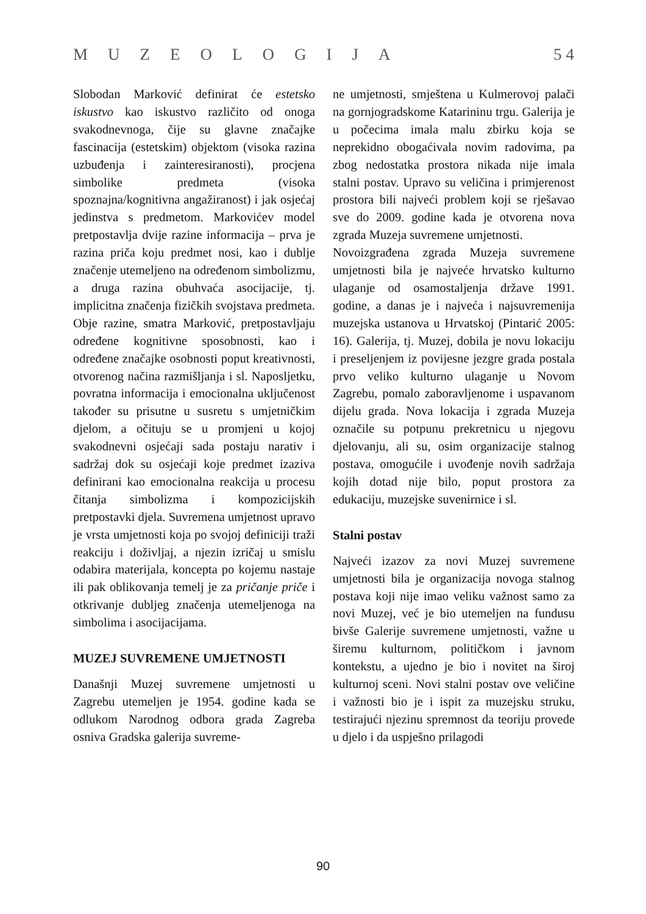MUZEOLOGIJA 5 4
Slobodan Marković definirat će estetsko iskustvo kao iskustvo različito od onoga svakodnevnoga, čije su glavne značajke fascinacija (estetskim) objektom (visoka razina uzbuđenja i zainteresiranosti), procjena simbolike predmeta (visoka spoznajna/kognitivna angažiranost) i jak osjećaj jedinstva s predmetom. Markovićev model pretpostavlja dvije razine informacija – prva je razina priča koju predmet nosi, kao i dublje značenje utemeljeno na određenom simbolizmu, a druga razina obuhvaća asocijacije, tj. implicitna značenja fizičkih svojstava predmeta. Obje razine, smatra Marković, pretpostavljaju određene kognitivne sposobnosti, kao i određene značajke osobnosti poput kreativnosti, otvorenog načina razmišljanja i sl. Naposljetku, povratna informacija i emocionalna uključenost također su prisutne u susretu s umjetničkim djelom, a očituju se u promjeni u kojoj svakodnevni osjećaji sada postaju narativ i sadržaj dok su osjećaji koje predmet izaziva definirani kao emocionalna reakcija u procesu čitanja simbolizma i kompozicijskih pretpostavki djela. Suvremena umjetnost upravo je vrsta umjetnosti koja po svojoj definiciji traži reakciju i doživljaj, a njezin izričaj u smislu odabira materijala, koncepta po kojemu nastaje ili pak oblikovanja temelj je za pričanje priče i otkrivanje dubljeg značenja utemeljenoga na simbolima i asocijacijama.
MUZEJ SUVREMENE UMJETNOSTI
Današnji Muzej suvremene umjetnosti u Zagrebu utemeljen je 1954. godine kada se odlukom Narodnog odbora grada Zagreba osniva Gradska galerija suvreme-
ne umjetnosti, smještena u Kulmerovoj palači na gornjogradskome Katarininu trgu. Galerija je u počecima imala malu zbirku koja se neprekidno obogaćivala novim radovima, pa zbog nedostatka prostora nikada nije imala stalni postav. Upravo su veličina i primjerenost prostora bili najveći problem koji se rješavao sve do 2009. godine kada je otvorena nova zgrada Muzeja suvremene umjetnosti.
Novoizgrađena zgrada Muzeja suvremene umjetnosti bila je najveće hrvatsko kulturno ulaganje od osamostaljenja države 1991. godine, a danas je i najveća i najsuvremenija muzejska ustanova u Hrvatskoj (Pintarić 2005: 16). Galerija, tj. Muzej, dobila je novu lokaciju i preseljenjem iz povijesne jezgre grada postala prvo veliko kulturno ulaganje u Novom Zagrebu, pomalo zaboravljenome i uspavanom dijelu grada. Nova lokacija i zgrada Muzeja označile su potpunu prekretnicu u njegovu djelovanju, ali su, osim organizacije stalnog postava, omogućile i uvođenje novih sadržaja kojih dotad nije bilo, poput prostora za edukaciju, muzejske suvenirnice i sl.
Stalni postav
Najveći izazov za novi Muzej suvremene umjetnosti bila je organizacija novoga stalnog postava koji nije imao veliku važnost samo za novi Muzej, već je bio utemeljen na fundusu bivše Galerije suvremene umjetnosti, važne u širemu kulturnom, političkom i javnom kontekstu, a ujedno je bio i novitet na široj kulturnoj sceni. Novi stalni postav ove veličine i važnosti bio je i ispit za muzejsku struku, testirajući njezinu spremnost da teoriju provede u djelo i da uspješno prilagodi
90